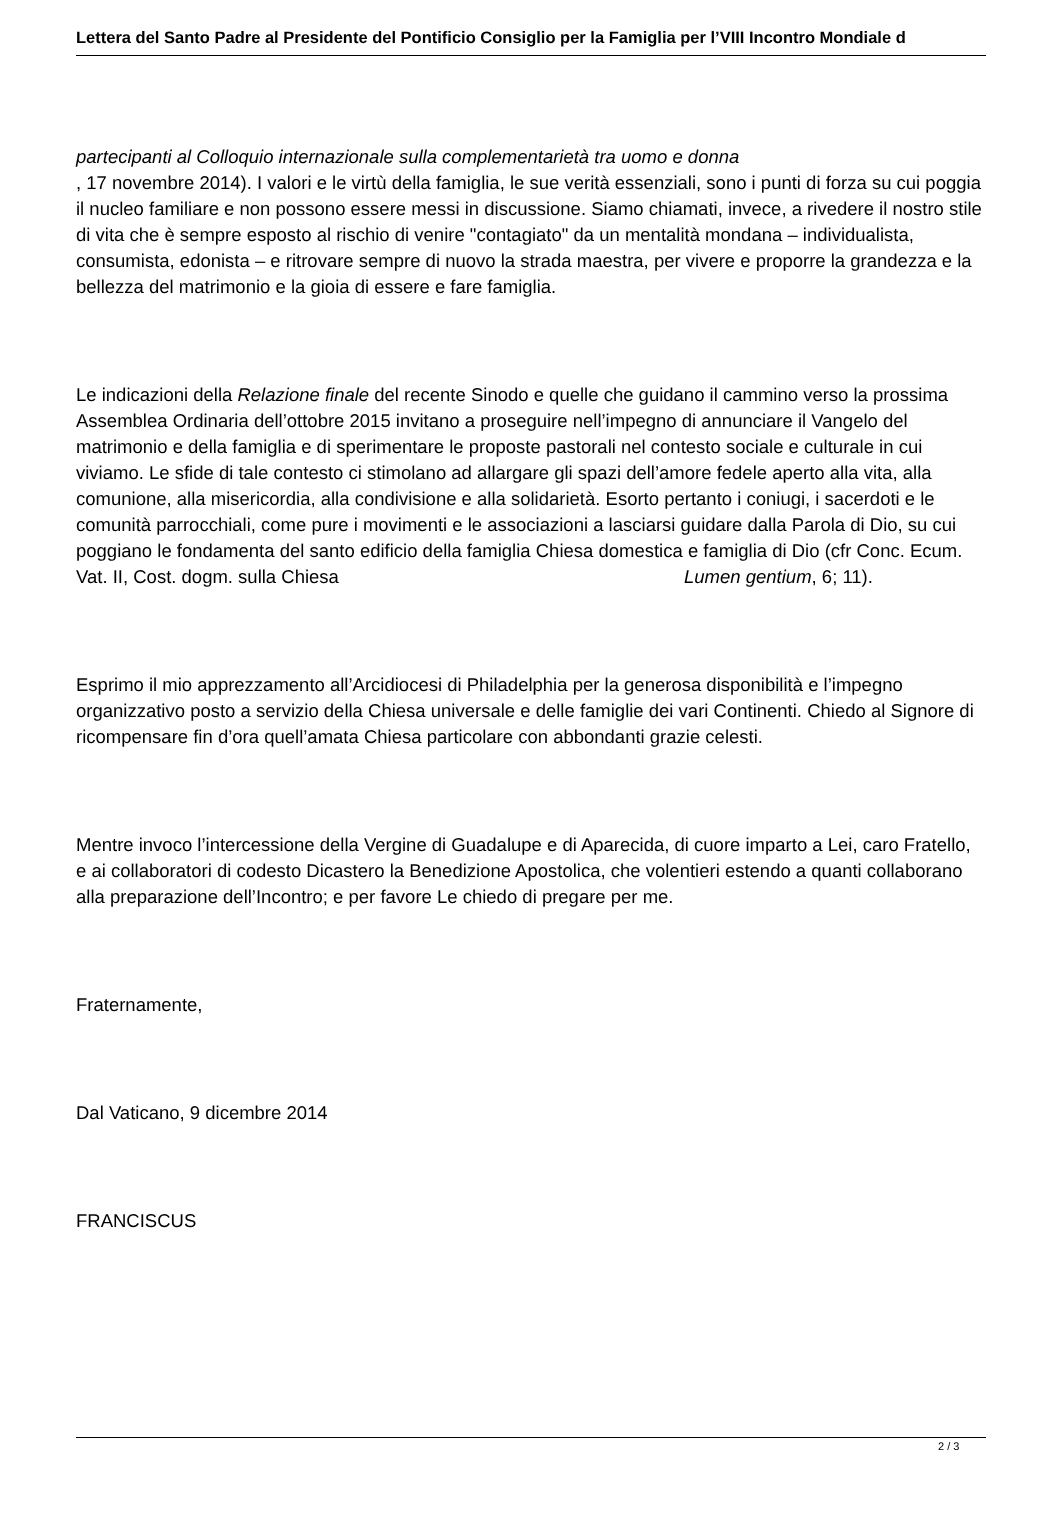Lettera del Santo Padre al Presidente del Pontificio Consiglio per la Famiglia per l’VIII Incontro Mondiale d
partecipanti al Colloquio internazionale sulla complementarietà tra uomo e donna
, 17 novembre 2014). I valori e le virtù della famiglia, le sue verità essenziali, sono i punti di forza su cui poggia il nucleo familiare e non possono essere messi in discussione. Siamo chiamati, invece, a rivedere il nostro stile di vita che è sempre esposto al rischio di venire "contagiato" da un mentalità mondana – individualista, consumista, edonista – e ritrovare sempre di nuovo la strada maestra, per vivere e proporre la grandezza e la bellezza del matrimonio e la gioia di essere e fare famiglia.
Le indicazioni della Relazione finale del recente Sinodo e quelle che guidano il cammino verso la prossima Assemblea Ordinaria dell’ottobre 2015 invitano a proseguire nell’impegno di annunciare il Vangelo del matrimonio e della famiglia e di sperimentare le proposte pastorali nel contesto sociale e culturale in cui viviamo. Le sfide di tale contesto ci stimolano ad allargare gli spazi dell’amore fedele aperto alla vita, alla comunione, alla misericordia, alla condivisione e alla solidarietà. Esorto pertanto i coniugi, i sacerdoti e le comunità parrocchiali, come pure i movimenti e le associazioni a lasciarsi guidare dalla Parola di Dio, su cui poggiano le fondamenta del santo edificio della famiglia Chiesa domestica e famiglia di Dio (cfr Conc. Ecum. Vat. II, Cost. dogm. sulla Chiesa Lumen gentium, 6; 11).
Esprimo il mio apprezzamento all’Arcidiocesi di Philadelphia per la generosa disponibilità e l’impegno organizzativo posto a servizio della Chiesa universale e delle famiglie dei vari Continenti. Chiedo al Signore di ricompensare fin d’ora quell’amata Chiesa particolare con abbondanti grazie celesti.
Mentre invoco l’intercessione della Vergine di Guadalupe e di Aparecida, di cuore imparto a Lei, caro Fratello, e ai collaboratori di codesto Dicastero la Benedizione Apostolica, che volentieri estendo a quanti collaborano alla preparazione dell’Incontro; e per favore Le chiedo di pregare per me.
Fraternamente,
Dal Vaticano, 9 dicembre 2014
FRANCISCUS
2 / 3